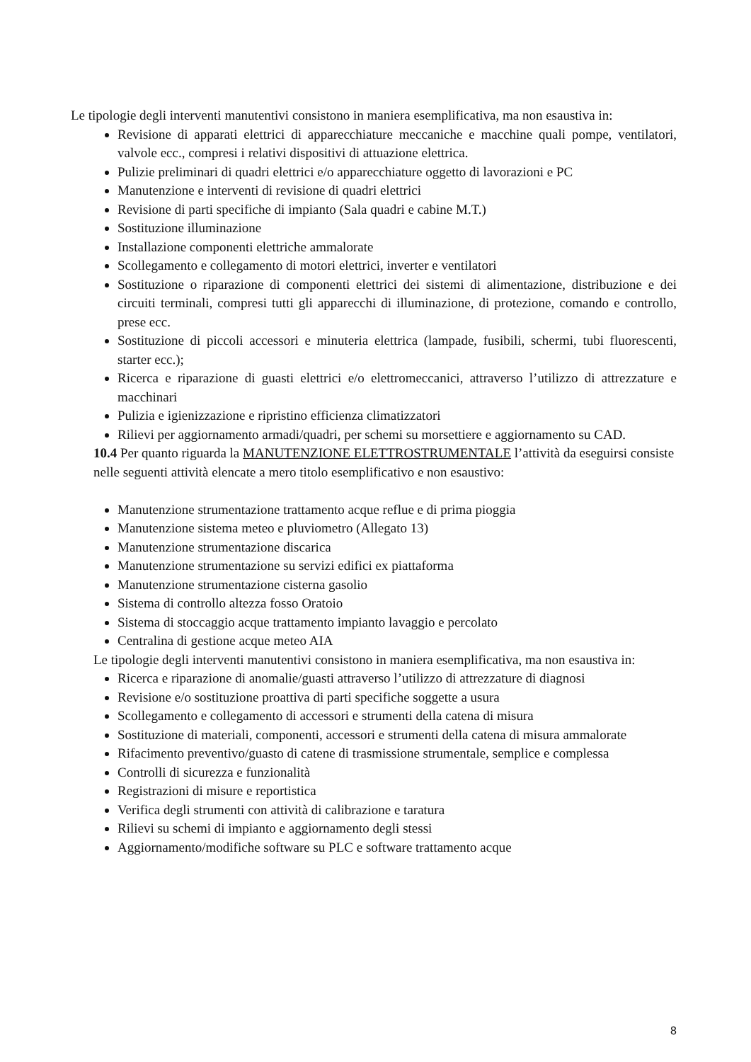Le tipologie degli interventi manutentivi consistono in maniera esemplificativa, ma non esaustiva in:
Revisione di apparati elettrici di apparecchiature meccaniche e macchine quali pompe, ventilatori, valvole ecc., compresi i relativi dispositivi di attuazione elettrica.
Pulizie preliminari di quadri elettrici e/o apparecchiature oggetto di lavorazioni e PC
Manutenzione e interventi di revisione di quadri elettrici
Revisione di parti specifiche di impianto (Sala quadri e cabine M.T.)
Sostituzione illuminazione
Installazione componenti elettriche ammalorate
Scollegamento e collegamento di motori elettrici, inverter e ventilatori
Sostituzione o riparazione di componenti elettrici dei sistemi di alimentazione, distribuzione e dei circuiti terminali, compresi tutti gli apparecchi di illuminazione, di protezione, comando e controllo, prese ecc.
Sostituzione di piccoli accessori e minuteria elettrica (lampade, fusibili, schermi, tubi fluorescenti, starter ecc.);
Ricerca e riparazione di guasti elettrici e/o elettromeccanici, attraverso l’utilizzo di attrezzature e macchinari
Pulizia e igienizzazione e ripristino efficienza climatizzatori
Rilievi per aggiornamento armadi/quadri, per schemi su morsettiere e aggiornamento su CAD.
10.4 Per quanto riguarda la MANUTENZIONE ELETTROSTRUMENTALE l’attività da eseguirsi consiste nelle seguenti attività elencate a mero titolo esemplificativo e non esaustivo:
Manutenzione strumentazione trattamento acque reflue e di prima pioggia
Manutenzione sistema meteo e pluviometro (Allegato 13)
Manutenzione strumentazione discarica
Manutenzione strumentazione su servizi edifici ex piattaforma
Manutenzione strumentazione cisterna gasolio
Sistema di controllo altezza fosso Oratoio
Sistema di stoccaggio acque trattamento impianto lavaggio e percolato
Centralina di gestione acque meteo AIA
Le tipologie degli interventi manutentivi consistono in maniera esemplificativa, ma non esaustiva in:
Ricerca e riparazione di anomalie/guasti attraverso l’utilizzo di attrezzature di diagnosi
Revisione e/o sostituzione proattiva di parti specifiche soggette a usura
Scollegamento e collegamento di accessori e strumenti della catena di misura
Sostituzione di materiali, componenti, accessori e strumenti della catena di misura ammalorate
Rifacimento preventivo/guasto di catene di trasmissione strumentale, semplice e complessa
Controlli di sicurezza e funzionalità
Registrazioni di misure e reportistica
Verifica degli strumenti con attività di calibrazione e taratura
Rilievi su schemi di impianto e aggiornamento degli stessi
Aggiornamento/modifiche software su PLC e software trattamento acque
8